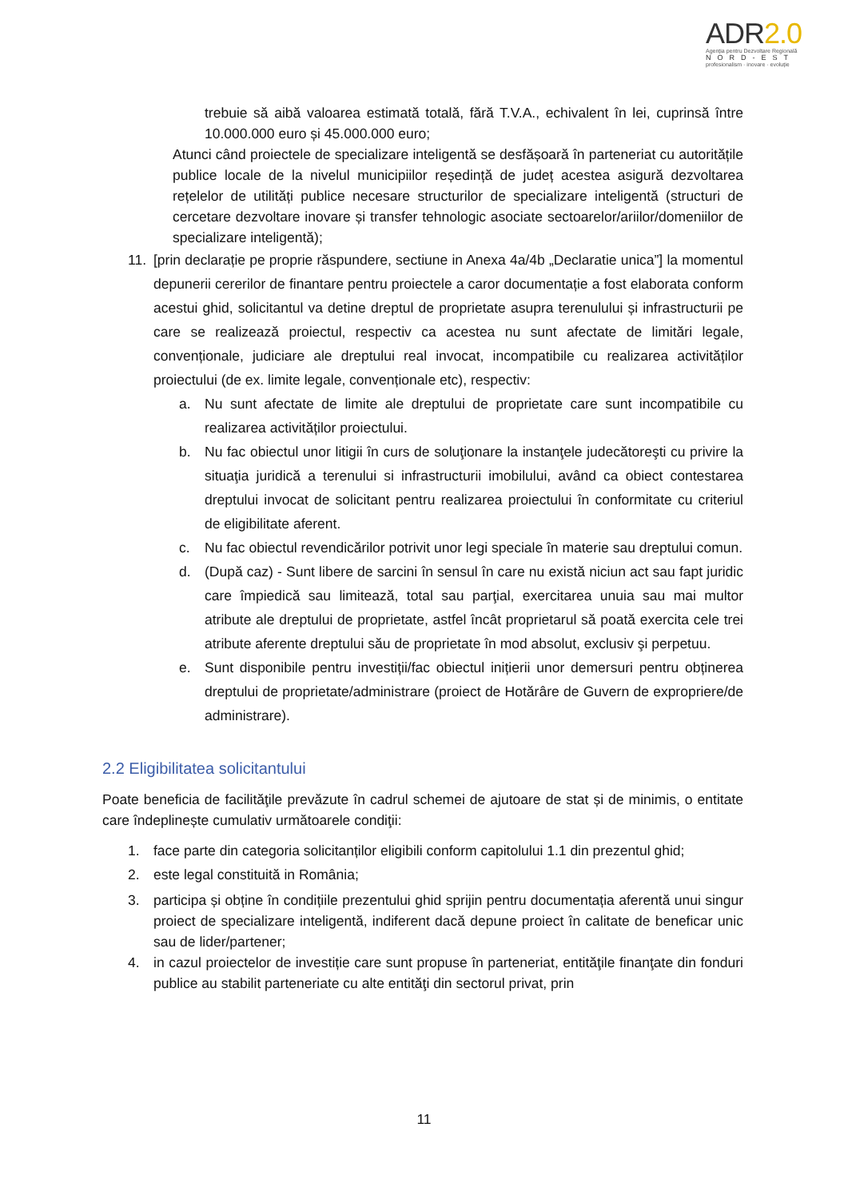ADR2.0
Agenția pentru Dezvoltare Regională
NORD-EST
profesionalism · inovare · evoluție
trebuie să aibă valoarea estimată totală, fără T.V.A., echivalent în lei, cuprinsă între 10.000.000 euro și 45.000.000 euro;
Atunci când proiectele de specializare inteligentă se desfășoară în parteneriat cu autoritățile publice locale de la nivelul municipiilor reședință de județ acestea asigură dezvoltarea rețelelor de utilități publice necesare structurilor de specializare inteligentă (structuri de cercetare dezvoltare inovare și transfer tehnologic asociate sectoarelor/ariilor/domeniilor de specializare inteligentă);
11. [prin declarație pe proprie răspundere, sectiune in Anexa 4a/4b „Declaratie unica”] la momentul depunerii cererilor de finantare pentru proiectele a caror documentație a fost elaborata conform acestui ghid, solicitantul va detine dreptul de proprietate asupra terenulului și infrastructurii pe care se realizează proiectul, respectiv ca acestea nu sunt afectate de limitări legale, convenționale, judiciare ale dreptului real invocat, incompatibile cu realizarea activităților proiectului (de ex. limite legale, convenționale etc), respectiv:
a. Nu sunt afectate de limite ale dreptului de proprietate care sunt incompatibile cu realizarea activităților proiectului.
b. Nu fac obiectul unor litigii în curs de soluţionare la instanţele judecătoreşti cu privire la situaţia juridică a terenului si infrastructurii imobilului, având ca obiect contestarea dreptului invocat de solicitant pentru realizarea proiectului în conformitate cu criteriul de eligibilitate aferent.
c. Nu fac obiectul revendicărilor potrivit unor legi speciale în materie sau dreptului comun.
d. (După caz) - Sunt libere de sarcini în sensul în care nu există niciun act sau fapt juridic care împiedică sau limitează, total sau parţial, exercitarea unuia sau mai multor atribute ale dreptului de proprietate, astfel încât proprietarul să poată exercita cele trei atribute aferente dreptului său de proprietate în mod absolut, exclusiv şi perpetuu.
e. Sunt disponibile pentru investiții/fac obiectul inițierii unor demersuri pentru obținerea dreptului de proprietate/administrare (proiect de Hotărâre de Guvern de expropriere/de administrare).
2.2 Eligibilitatea solicitantului
Poate beneficia de facilităţile prevăzute în cadrul schemei de ajutoare de stat și de minimis, o entitate care îndeplinește cumulativ următoarele condiţii:
1. face parte din categoria solicitanților eligibili conform capitolului 1.1 din prezentul ghid;
2. este legal constituită in România;
3. participa și obține în condițiile prezentului ghid sprijin pentru documentația aferentă unui singur proiect de specializare inteligentă, indiferent dacă depune proiect în calitate de beneficar unic sau de lider/partener;
4. in cazul proiectelor de investiție care sunt propuse în parteneriat, entităţile finanţate din fonduri publice au stabilit parteneriate cu alte entităţi din sectorul privat, prin
11